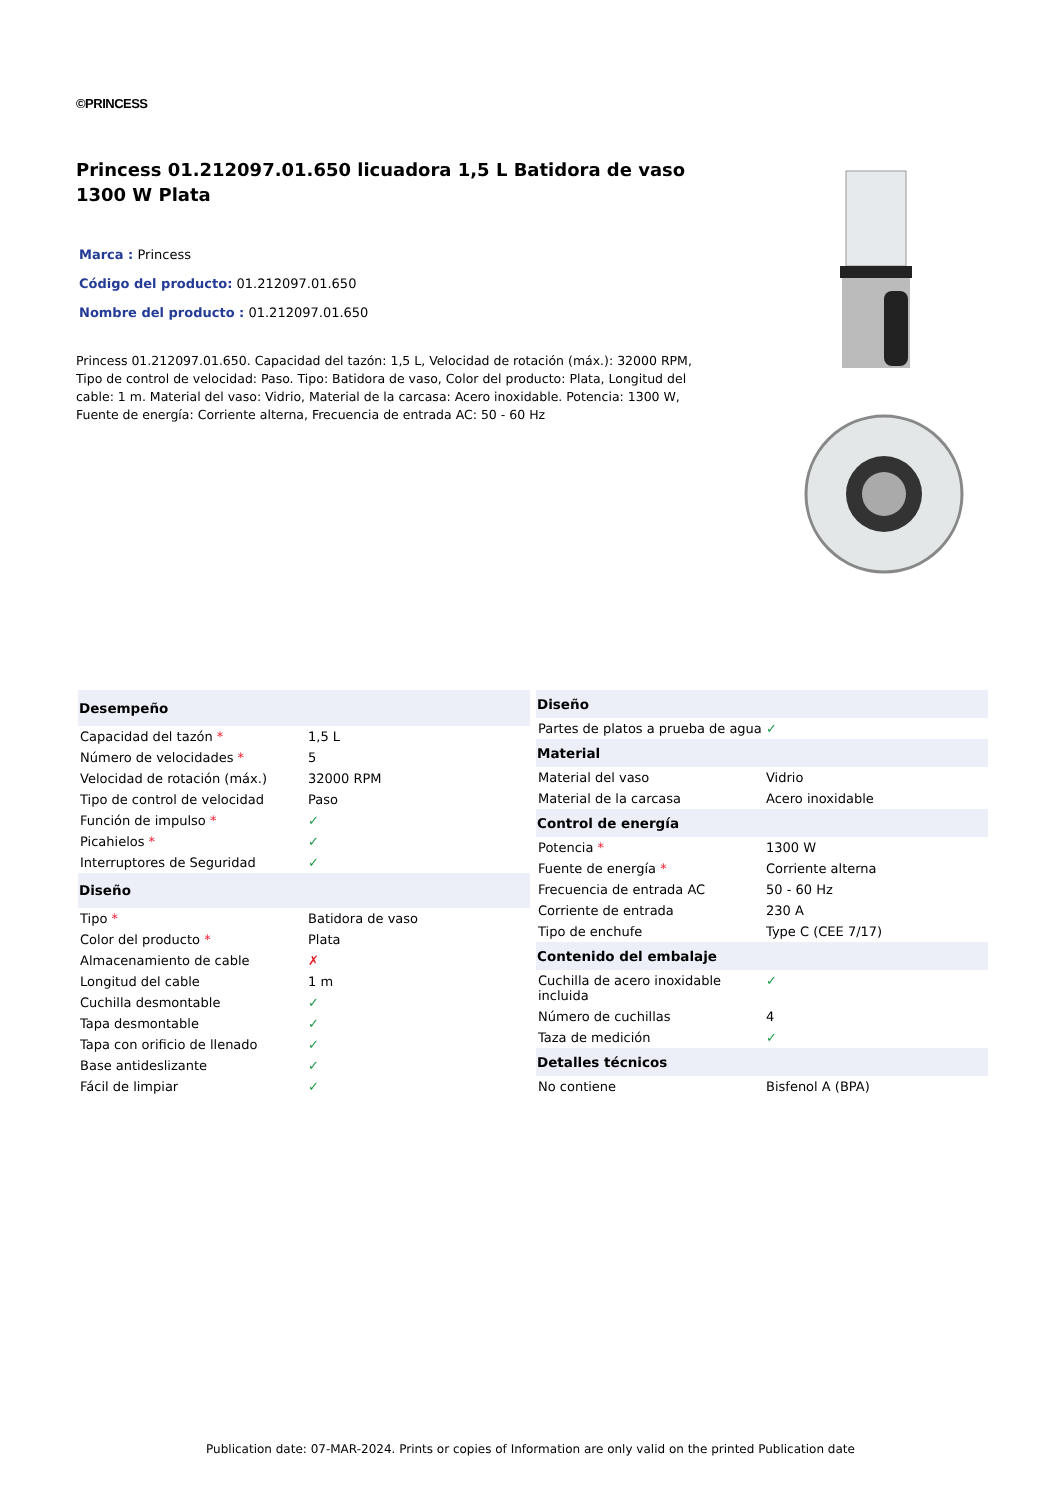©PRINCESS
Princess 01.212097.01.650 licuadora 1,5 L Batidora de vaso 1300 W Plata
Marca : Princess
Código del producto: 01.212097.01.650
Nombre del producto : 01.212097.01.650
Princess 01.212097.01.650. Capacidad del tazón: 1,5 L, Velocidad de rotación (máx.): 32000 RPM, Tipo de control de velocidad: Paso. Tipo: Batidora de vaso, Color del producto: Plata, Longitud del cable: 1 m. Material del vaso: Vidrio, Material de la carcasa: Acero inoxidable. Potencia: 1300 W, Fuente de energía: Corriente alterna, Frecuencia de entrada AC: 50 - 60 Hz
| Desempeño | |
| --- | --- |
| Capacidad del tazón * | 1,5 L |
| Número de velocidades * | 5 |
| Velocidad de rotación (máx.) | 32000 RPM |
| Tipo de control de velocidad | Paso |
| Función de impulso * | ✓ |
| Picahielos * | ✓ |
| Interruptores de Seguridad | ✓ |
| Diseño | |
| Tipo * | Batidora de vaso |
| Color del producto * | Plata |
| Almacenamiento de cable | ✗ |
| Longitud del cable | 1 m |
| Cuchilla desmontable | ✓ |
| Tapa desmontable | ✓ |
| Tapa con orificio de llenado | ✓ |
| Base antideslizante | ✓ |
| Fácil de limpiar | ✓ |
| Diseño | |
| --- | --- |
| Partes de platos a prueba de agua | ✓ |
| Material | |
| Material del vaso | Vidrio |
| Material de la carcasa | Acero inoxidable |
| Control de energía | |
| Potencia * | 1300 W |
| Fuente de energía * | Corriente alterna |
| Frecuencia de entrada AC | 50 - 60 Hz |
| Corriente de entrada | 230 A |
| Tipo de enchufe | Type C (CEE 7/17) |
| Contenido del embalaje | |
| Cuchilla de acero inoxidable incluida | ✓ |
| Número de cuchillas | 4 |
| Taza de medición | ✓ |
| Detalles técnicos | |
| No contiene | Bisfenol A (BPA) |
Publication date: 07-MAR-2024. Prints or copies of Information are only valid on the printed Publication date